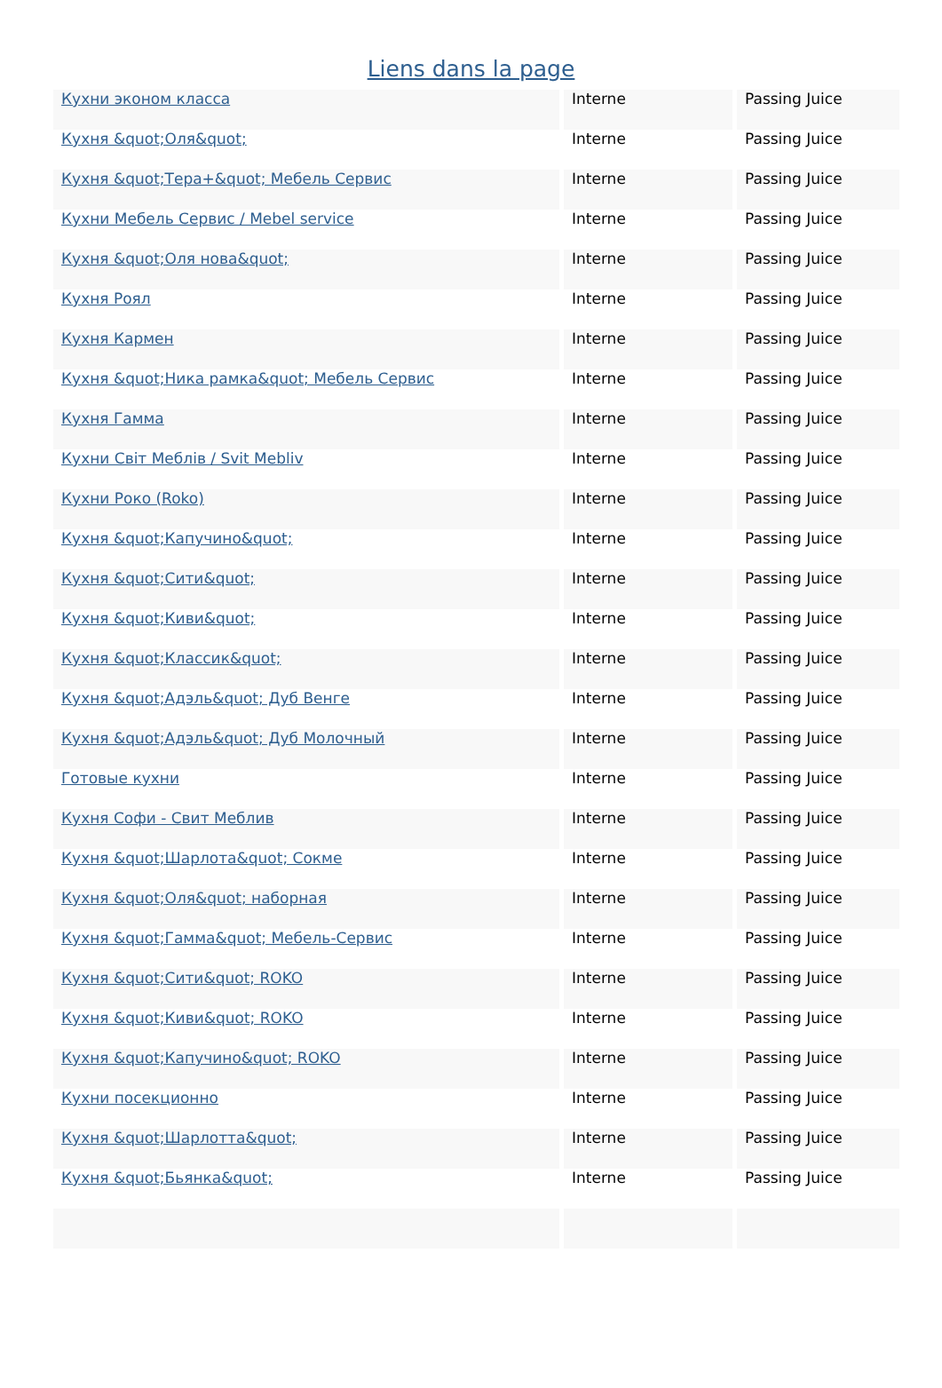Liens dans la page
| Кухни эконом класса | Interne | Passing Juice |
| Кухня &quot;Оля&quot; | Interne | Passing Juice |
| Кухня &quot;Тера+&quot; Мебель Сервис | Interne | Passing Juice |
| Кухни Мебель Сервис / Mebel service | Interne | Passing Juice |
| Кухня &quot;Оля нова&quot; | Interne | Passing Juice |
| Кухня Роял | Interne | Passing Juice |
| Кухня Кармен | Interne | Passing Juice |
| Кухня &quot;Ника рамка&quot; Мебель Сервис | Interne | Passing Juice |
| Кухня Гамма | Interne | Passing Juice |
| Кухни Світ Меблів / Svit Mebliv | Interne | Passing Juice |
| Кухни Роко (Roko) | Interne | Passing Juice |
| Кухня &quot;Капучино&quot; | Interne | Passing Juice |
| Кухня &quot;Сити&quot; | Interne | Passing Juice |
| Кухня &quot;Киви&quot; | Interne | Passing Juice |
| Кухня &quot;Классик&quot; | Interne | Passing Juice |
| Кухня &quot;Адэль&quot; Дуб Венге | Interne | Passing Juice |
| Кухня &quot;Адэль&quot; Дуб Молочный | Interne | Passing Juice |
| Готовые кухни | Interne | Passing Juice |
| Кухня Софи - Свит Меблив | Interne | Passing Juice |
| Кухня &quot;Шарлота&quot; Сокме | Interne | Passing Juice |
| Кухня &quot;Оля&quot; наборная | Interne | Passing Juice |
| Кухня &quot;Гамма&quot; Мебель-Сервис | Interne | Passing Juice |
| Кухня &quot;Сити&quot; ROKO | Interne | Passing Juice |
| Кухня &quot;Киви&quot; ROKO | Interne | Passing Juice |
| Кухня &quot;Капучино&quot; ROKO | Interne | Passing Juice |
| Кухни посекционно | Interne | Passing Juice |
| Кухня &quot;Шарлотта&quot; | Interne | Passing Juice |
| Кухня &quot;Бьянка&quot; | Interne | Passing Juice |